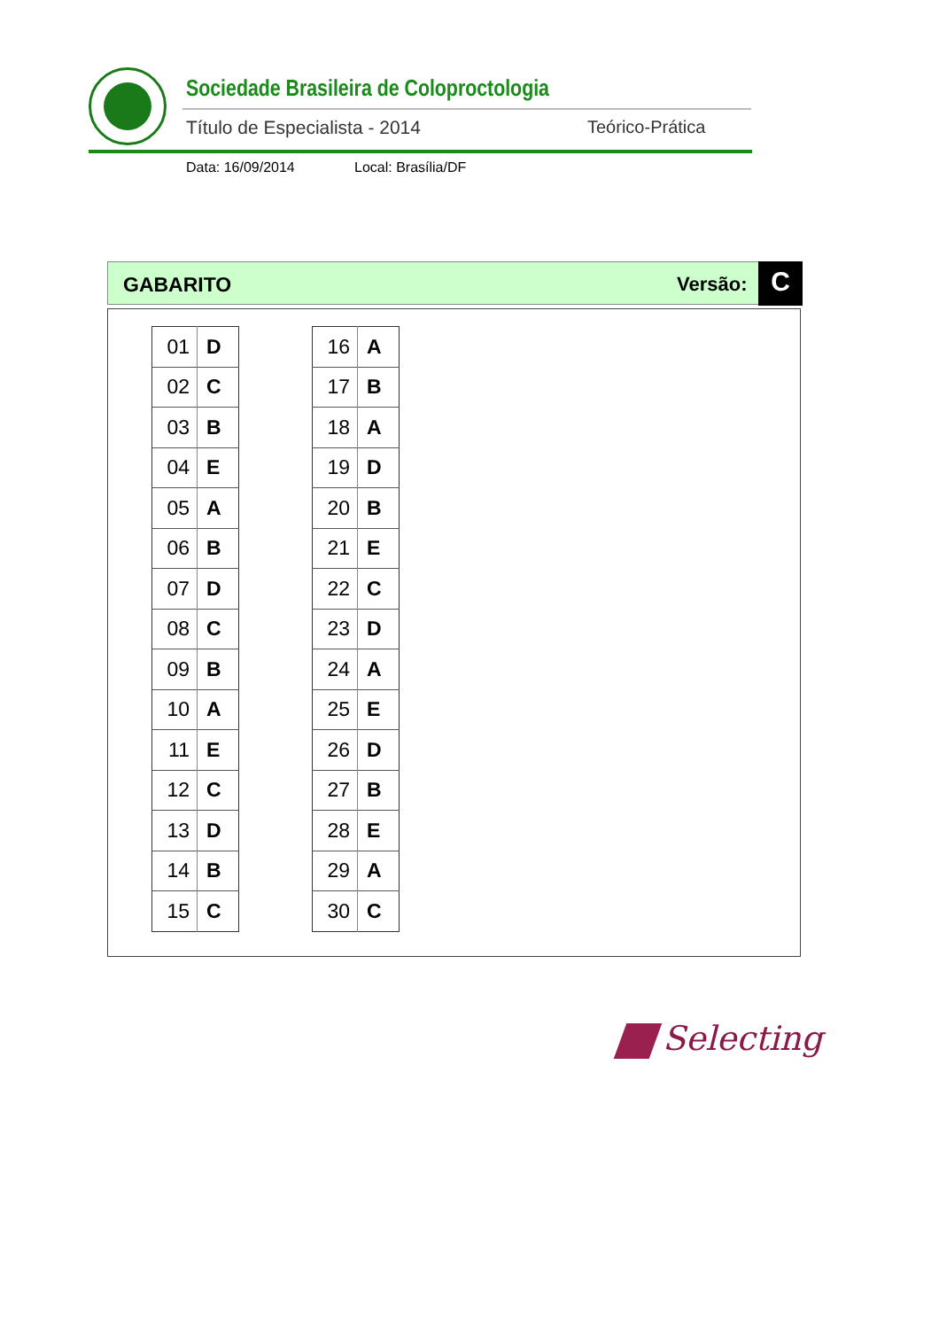Sociedade Brasileira de Coloproctologia
Título de Especialista - 2014 Teórico-Prática
Data: 16/09/2014 Local: Brasília/DF
GABARITO Versão: C
| 01 | D |
| 02 | C |
| 03 | B |
| 04 | E |
| 05 | A |
| 06 | B |
| 07 | D |
| 08 | C |
| 09 | B |
| 10 | A |
| 11 | E |
| 12 | C |
| 13 | D |
| 14 | B |
| 15 | C |
| 16 | A |
| 17 | B |
| 18 | A |
| 19 | D |
| 20 | B |
| 21 | E |
| 22 | C |
| 23 | D |
| 24 | A |
| 25 | E |
| 26 | D |
| 27 | B |
| 28 | E |
| 29 | A |
| 30 | C |
Selecting